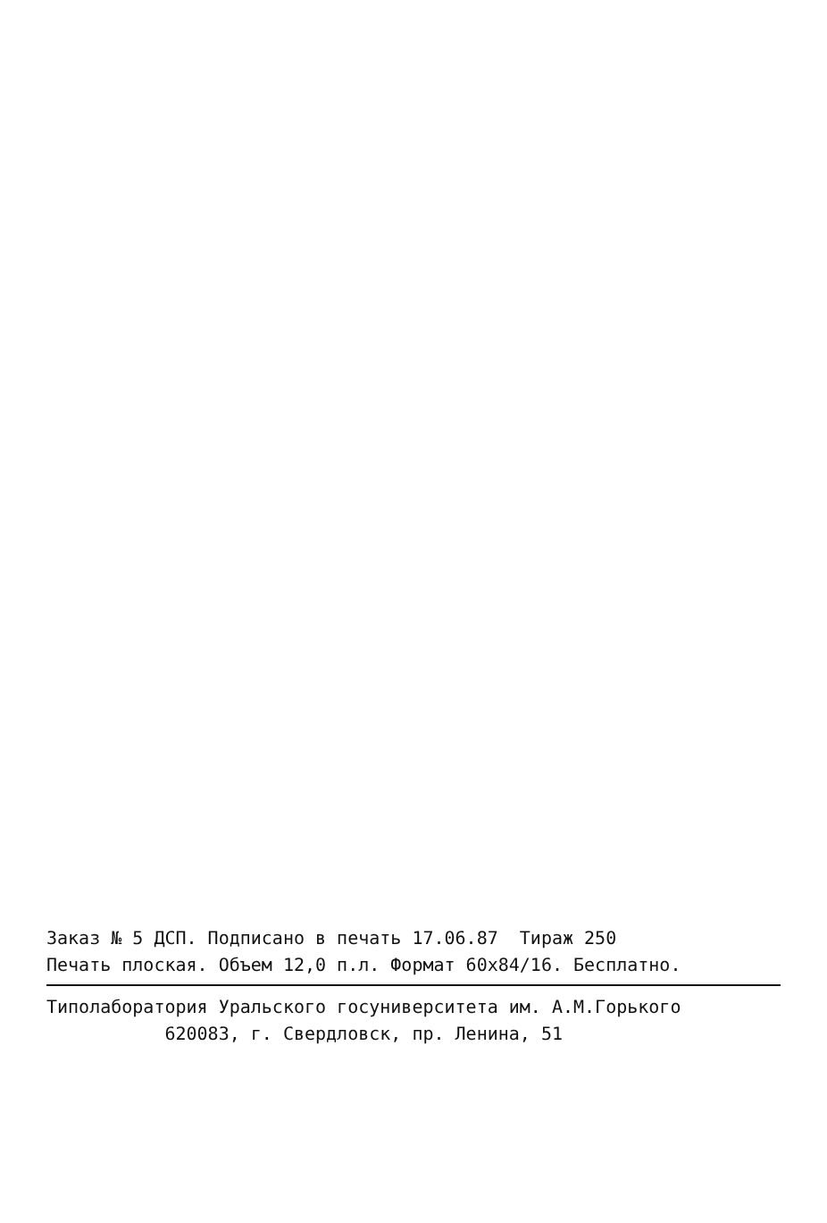Заказ № 5 ДСП. Подписано в печать 17.06.87 Тираж 250
Печать плоская. Объем 12,0 п.л. Формат 60х84/16. Бесплатно.
Типолаборатория Уральского госуниверситета им. А.М.Горького
620083, г. Свердловск, пр. Ленина, 51